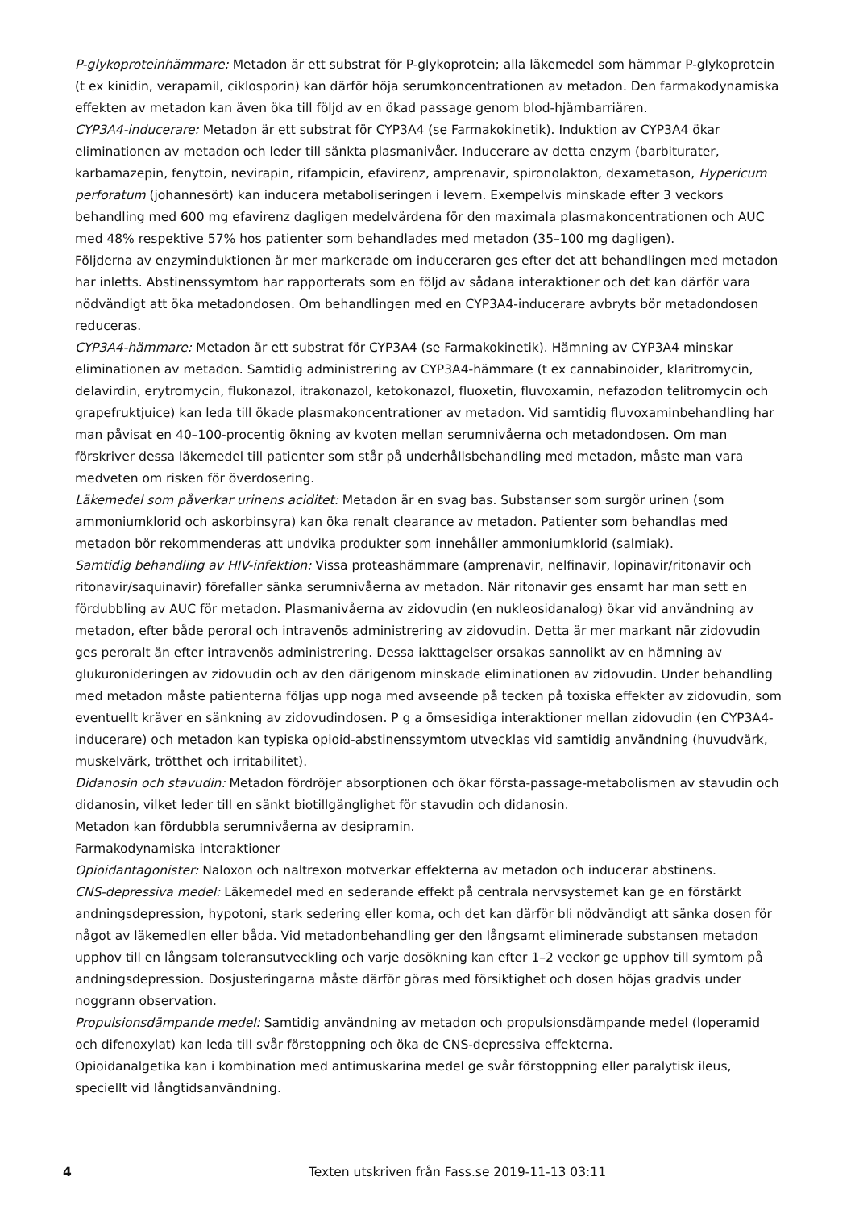P-glykoproteinhämmare: Metadon är ett substrat för P-glykoprotein; alla läkemedel som hämmar P-glykoprotein (t ex kinidin, verapamil, ciklosporin) kan därför höja serumkoncentrationen av metadon. Den farmakodynamiska effekten av metadon kan även öka till följd av en ökad passage genom blod-hjärnbarriären.
CYP3A4-inducerare: Metadon är ett substrat för CYP3A4 (se Farmakokinetik). Induktion av CYP3A4 ökar eliminationen av metadon och leder till sänkta plasmanivåer. Inducerare av detta enzym (barbiturater, karbamazepin, fenytoin, nevirapin, rifampicin, efavirenz, amprenavir, spironolakton, dexametason, Hypericum perforatum (johannesört) kan inducera metaboliseringen i levern. Exempelvis minskade efter 3 veckors behandling med 600 mg efavirenz dagligen medelvärdena för den maximala plasmakoncentrationen och AUC med 48% respektive 57% hos patienter som behandlades med metadon (35–100 mg dagligen).
Följderna av enzyminduktionen är mer markerade om induceraren ges efter det att behandlingen med metadon har inletts. Abstinenssymtom har rapporterats som en följd av sådana interaktioner och det kan därför vara nödvändigt att öka metadondosen. Om behandlingen med en CYP3A4-inducerare avbryts bör metadondosen reduceras.
CYP3A4-hämmare: Metadon är ett substrat för CYP3A4 (se Farmakokinetik). Hämning av CYP3A4 minskar eliminationen av metadon. Samtidig administrering av CYP3A4-hämmare (t ex cannabinoider, klaritromycin, delavirdin, erytromycin, flukonazol, itrakonazol, ketokonazol, fluoxetin, fluvoxamin, nefazodon telitromycin och grapefruktjuice) kan leda till ökade plasmakoncentrationer av metadon. Vid samtidig fluvoxaminbehandling har man påvisat en 40–100-procentig ökning av kvoten mellan serumnivåerna och metadondosen. Om man förskriver dessa läkemedel till patienter som står på underhållsbehandling med metadon, måste man vara medveten om risken för överdosering.
Läkemedel som påverkar urinens aciditet: Metadon är en svag bas. Substanser som surgör urinen (som ammoniumklorid och askorbinsyra) kan öka renalt clearance av metadon. Patienter som behandlas med metadon bör rekommenderas att undvika produkter som innehåller ammoniumklorid (salmiak).
Samtidig behandling av HIV-infektion: Vissa proteashämmare (amprenavir, nelfinavir, lopinavir/ritonavir och ritonavir/saquinavir) förefaller sänka serumnivåerna av metadon. När ritonavir ges ensamt har man sett en fördubbling av AUC för metadon. Plasmanivåerna av zidovudin (en nukleosidanalog) ökar vid användning av metadon, efter både peroral och intravenös administrering av zidovudin. Detta är mer markant när zidovudin ges peroralt än efter intravenös administrering. Dessa iakttagelser orsakas sannolikt av en hämning av glukuronideringen av zidovudin och av den därigenom minskade eliminationen av zidovudin. Under behandling med metadon måste patienterna följas upp noga med avseende på tecken på toxiska effekter av zidovudin, som eventuellt kräver en sänkning av zidovudindosen. P g a ömsesidiga interaktioner mellan zidovudin (en CYP3A4-inducerare) och metadon kan typiska opioid-abstinenssymtom utvecklas vid samtidig användning (huvudvärk, muskelvärk, trötthet och irritabilitet).
Didanosin och stavudin: Metadon fördröjer absorptionen och ökar första-passage-metabolismen av stavudin och didanosin, vilket leder till en sänkt biotillgänglighet för stavudin och didanosin.
Metadon kan fördubbla serumnivåerna av desipramin.
Farmakodynamiska interaktioner
Opioidantagonister: Naloxon och naltrexon motverkar effekterna av metadon och inducerar abstinens.
CNS-depressiva medel: Läkemedel med en sederande effekt på centrala nervsystemet kan ge en förstärkt andningsdepression, hypotoni, stark sedering eller koma, och det kan därför bli nödvändigt att sänka dosen för något av läkemedlen eller båda. Vid metadonbehandling ger den långsamt eliminerade substansen metadon upphov till en långsam toleransutveckling och varje dosökning kan efter 1–2 veckor ge upphov till symtom på andningsdepression. Dosjusteringarna måste därför göras med försiktighet och dosen höjas gradvis under noggrann observation.
Propulsionsdämpande medel: Samtidig användning av metadon och propulsionsdämpande medel (loperamid och difenoxylat) kan leda till svår förstoppning och öka de CNS-depressiva effekterna.
Opioidanalgetika kan i kombination med antimuskarina medel ge svår förstoppning eller paralytisk ileus, speciellt vid långtidsanvändning.
4 Texten utskriven från Fass.se 2019-11-13 03:11